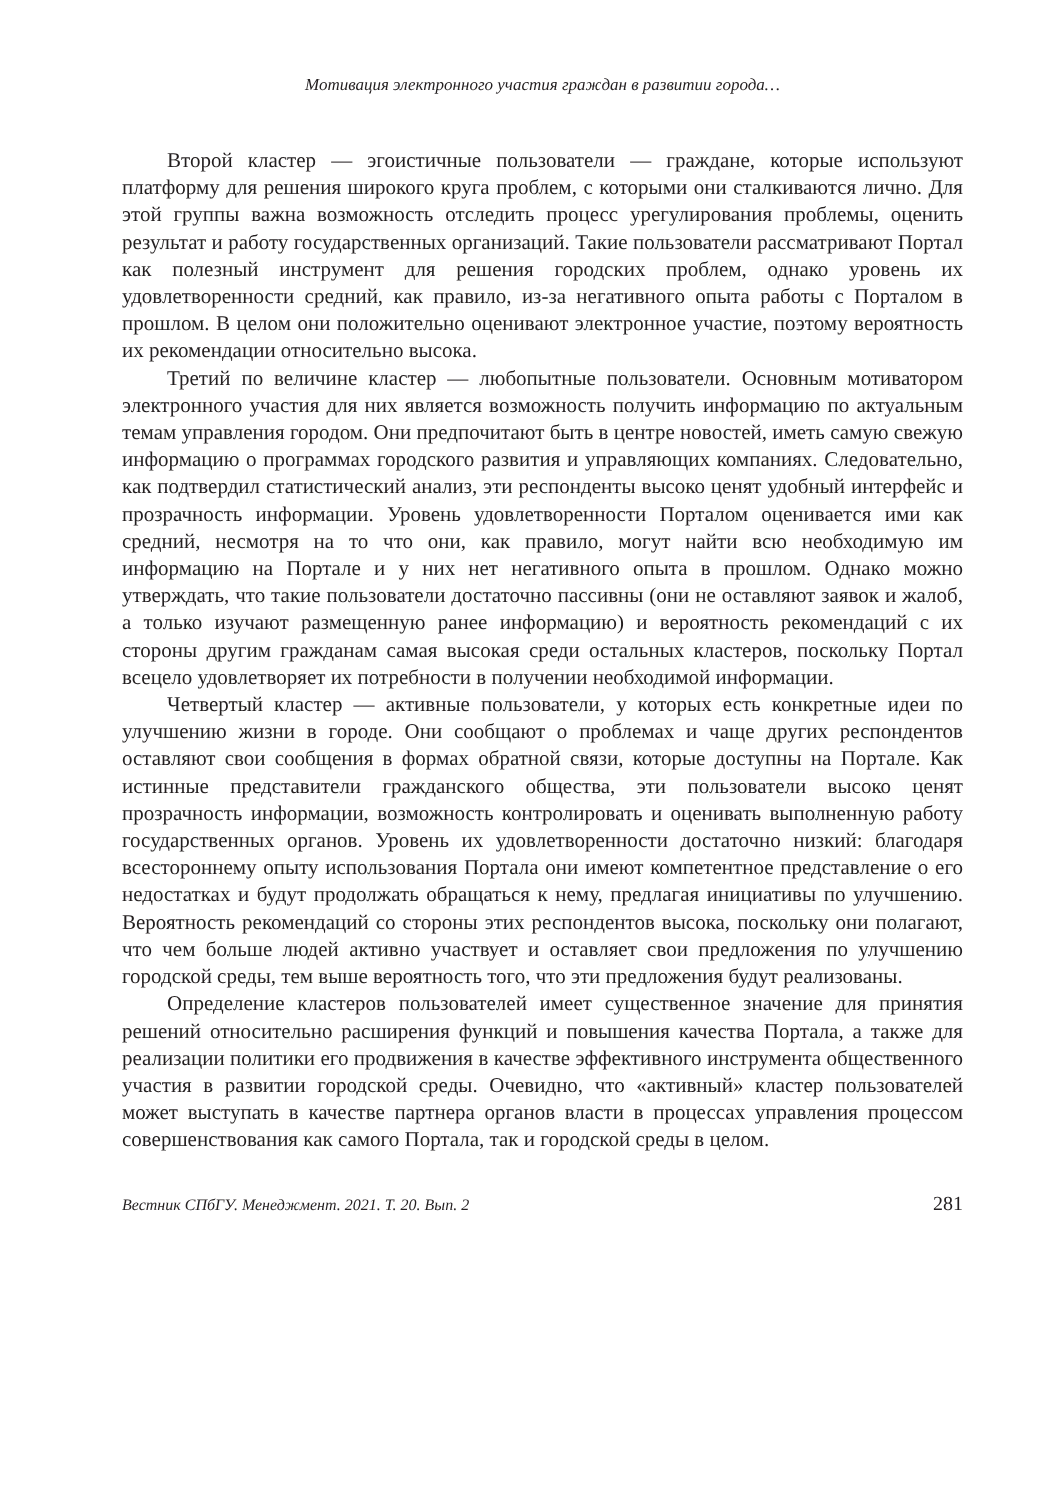Мотивация электронного участия граждан в развитии города…
Второй кластер — эгоистичные пользователи — граждане, которые используют платформу для решения широкого круга проблем, с которыми они сталкиваются лично. Для этой группы важна возможность отследить процесс урегулирования проблемы, оценить результат и работу государственных организаций. Такие пользователи рассматривают Портал как полезный инструмент для решения городских проблем, однако уровень их удовлетворенности средний, как правило, из-за негативного опыта работы с Порталом в прошлом. В целом они положительно оценивают электронное участие, поэтому вероятность их рекомендации относительно высока.
Третий по величине кластер — любопытные пользователи. Основным мотиватором электронного участия для них является возможность получить информацию по актуальным темам управления городом. Они предпочитают быть в центре новостей, иметь самую свежую информацию о программах городского развития и управляющих компаниях. Следовательно, как подтвердил статистический анализ, эти респонденты высоко ценят удобный интерфейс и прозрачность информации. Уровень удовлетворенности Порталом оценивается ими как средний, несмотря на то что они, как правило, могут найти всю необходимую им информацию на Портале и у них нет негативного опыта в прошлом. Однако можно утверждать, что такие пользователи достаточно пассивны (они не оставляют заявок и жалоб, а только изучают размещенную ранее информацию) и вероятность рекомендаций с их стороны другим гражданам самая высокая среди остальных кластеров, поскольку Портал всецело удовлетворяет их потребности в получении необходимой информации.
Четвертый кластер — активные пользователи, у которых есть конкретные идеи по улучшению жизни в городе. Они сообщают о проблемах и чаще других респондентов оставляют свои сообщения в формах обратной связи, которые доступны на Портале. Как истинные представители гражданского общества, эти пользователи высоко ценят прозрачность информации, возможность контролировать и оценивать выполненную работу государственных органов. Уровень их удовлетворенности достаточно низкий: благодаря всестороннему опыту использования Портала они имеют компетентное представление о его недостатках и будут продолжать обращаться к нему, предлагая инициативы по улучшению. Вероятность рекомендаций со стороны этих респондентов высока, поскольку они полагают, что чем больше людей активно участвует и оставляет свои предложения по улучшению городской среды, тем выше вероятность того, что эти предложения будут реализованы.
Определение кластеров пользователей имеет существенное значение для принятия решений относительно расширения функций и повышения качества Портала, а также для реализации политики его продвижения в качестве эффективного инструмента общественного участия в развитии городской среды. Очевидно, что «активный» кластер пользователей может выступать в качестве партнера органов власти в процессах управления процессом совершенствования как самого Портала, так и городской среды в целом.
Вестник СПбГУ. Менеджмент. 2021. Т. 20. Вып. 2 281